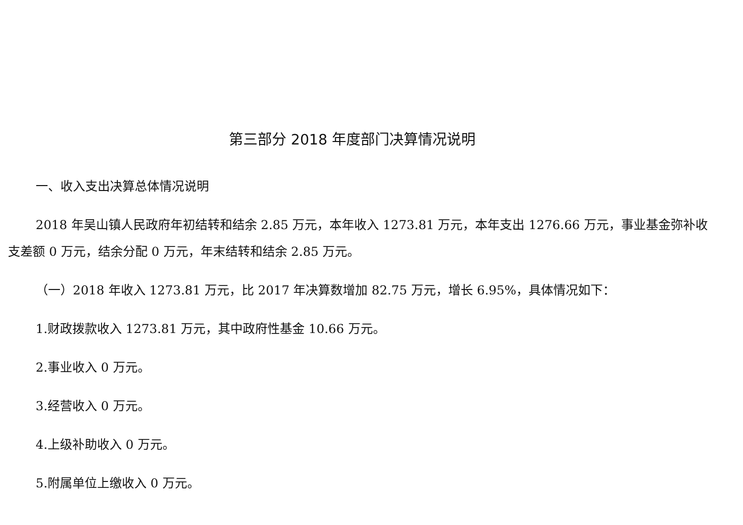第三部分 2018 年度部门决算情况说明
一、收入支出决算总体情况说明
2018 年吴山镇人民政府年初结转和结余 2.85 万元，本年收入 1273.81 万元，本年支出 1276.66 万元，事业基金弥补收支差额 0 万元，结余分配 0 万元，年末结转和结余 2.85 万元。
（一）2018 年收入 1273.81 万元，比 2017 年决算数增加 82.75 万元，增长 6.95%，具体情况如下：
1.财政拨款收入 1273.81 万元，其中政府性基金 10.66 万元。
2.事业收入 0 万元。
3.经营收入 0 万元。
4.上级补助收入 0 万元。
5.附属单位上缴收入 0 万元。